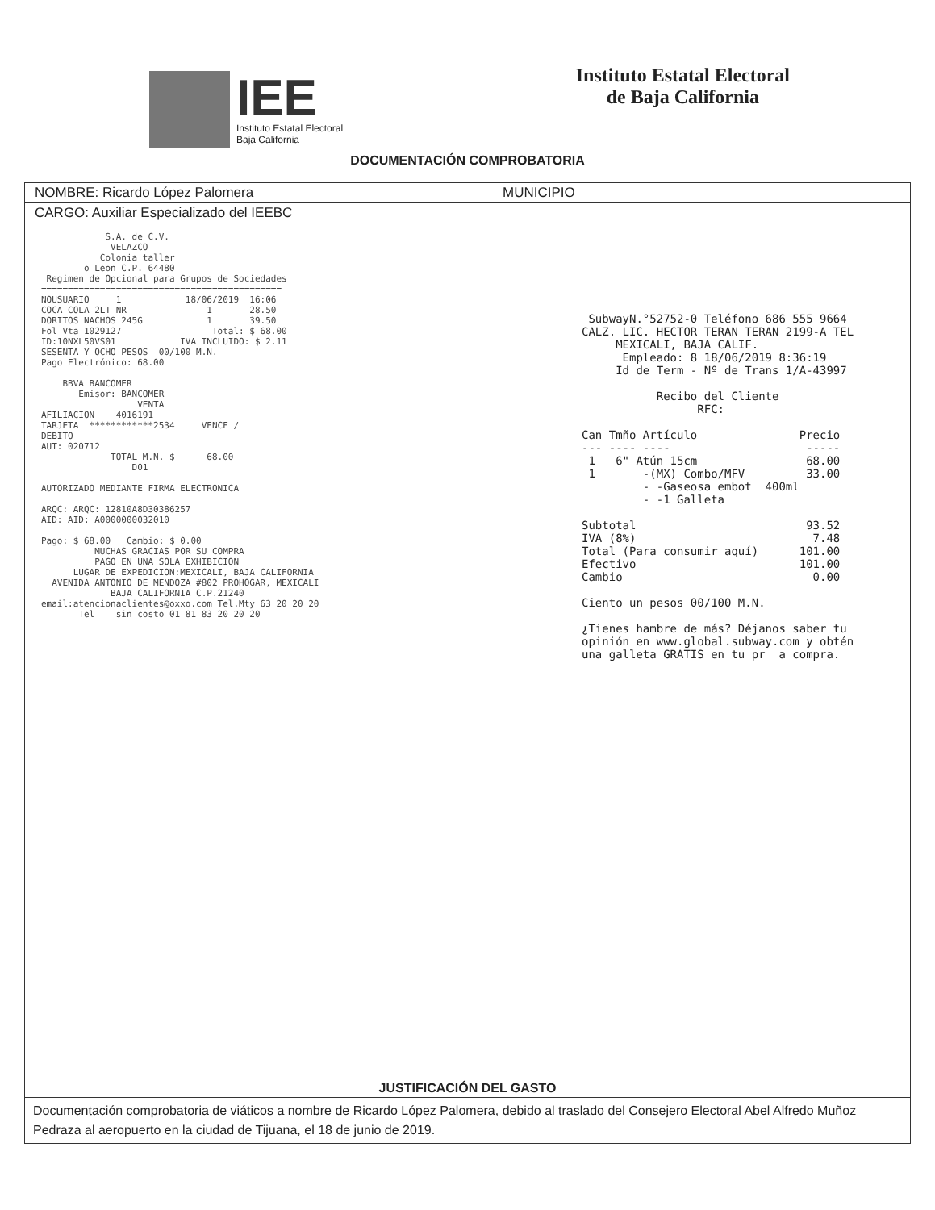IEE
Instituto Estatal Electoral
Baja California
Instituto Estatal Electoral
de Baja California
DOCUMENTACIÓN COMPROBATORIA
NOMBRE: Ricardo López Palomera MUNICIPIO
CARGO: Auxiliar Especializado del IEEBC
S.A. de C.V. VELAZCO Colonia taller o Leon C.P. 64480 Regimen de Opcional para Grupos de Sociedades ============================================= NOUSUARIO 1 18/06/2019 16:06 COCA COLA 2LT NR 1 28.50 DORITOS NACHOS 245G 1 39.50 Fol_Vta 1029127 Total: $ 68.00 ID:10NXL50VS01 IVA INCLUIDO: $ 2.11 SESENTA Y OCHO PESOS 00/100 M.N. Pago Electrónico: 68.00 BBVA BANCOMER Emisor: BANCOMER VENTA AFILIACION 4016191 TARJETA ************2534 VENCE / DEBITO AUT: 020712 TOTAL M.N. $ 68.00 D01 AUTORIZADO MEDIANTE FIRMA ELECTRONICA ARQC: ARQC: 12810A8D30386257 AID: AID: A0000000032010 Pago: $ 68.00 Cambio: $ 0.00 MUCHAS GRACIAS POR SU COMPRA PAGO EN UNA SOLA EXHIBICION LUGAR DE EXPEDICION:MEXICALI, BAJA CALIFORNIA AVENIDA ANTONIO DE MENDOZA #802 PROHOGAR, MEXICALI BAJA CALIFORNIA C.P.21240 email:atencionaclientes@oxxo.com Tel.Mty 63 20 20 20 Tel sin costo 01 81 83 20 20 20
SubwayN.°52752-0 Teléfono 686 555 9664 CALZ. LIC. HECTOR TERAN TERAN 2199-A TEL MEXICALI, BAJA CALIF. Empleado: 8 18/06/2019 8:36:19 Id de Term - Nº de Trans 1/A-43997 Recibo del Cliente RFC: Can Tmño Artículo Precio --- ---- ---- ----- 1 6" Atún 15cm 68.00 1 -(MX) Combo/MFV 33.00 - -Gaseosa embot 400ml - -1 Galleta Subtotal 93.52 IVA (8%) 7.48 Total (Para consumir aquí) 101.00 Efectivo 101.00 Cambio 0.00 Ciento un pesos 00/100 M.N. ¿Tienes hambre de más? Déjanos saber tu opinión en www.global.subway.com y obtén una galleta GRATIS en tu pr a compra.
JUSTIFICACIÓN DEL GASTO
Documentación comprobatoria de viáticos a nombre de Ricardo López Palomera, debido al traslado del Consejero Electoral Abel Alfredo Muñoz Pedraza al aeropuerto en la ciudad de Tijuana, el 18 de junio de 2019.